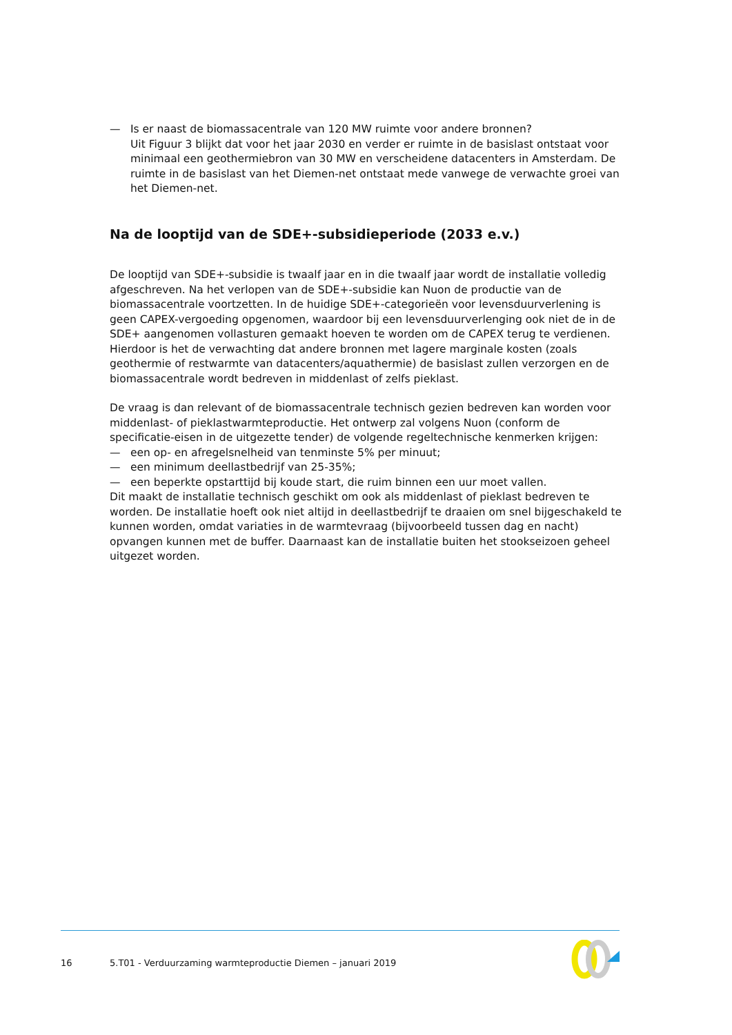— Is er naast de biomassacentrale van 120 MW ruimte voor andere bronnen?
Uit Figuur 3 blijkt dat voor het jaar 2030 en verder er ruimte in de basislast ontstaat voor minimaal een geothermiebron van 30 MW en verscheidene datacenters in Amsterdam. De ruimte in de basislast van het Diemen-net ontstaat mede vanwege de verwachte groei van het Diemen-net.
Na de looptijd van de SDE+-subsidieperiode (2033 e.v.)
De looptijd van SDE+-subsidie is twaalf jaar en in die twaalf jaar wordt de installatie volledig afgeschreven. Na het verlopen van de SDE+-subsidie kan Nuon de productie van de biomassacentrale voortzetten. In de huidige SDE+-categorieën voor levensduurverlening is geen CAPEX-vergoeding opgenomen, waardoor bij een levensduurverlenging ook niet de in de SDE+ aangenomen vollasturen gemaakt hoeven te worden om de CAPEX terug te verdienen. Hierdoor is het de verwachting dat andere bronnen met lagere marginale kosten (zoals geothermie of restwarmte van datacenters/aquathermie) de basislast zullen verzorgen en de biomassacentrale wordt bedreven in middenlast of zelfs pieklast.
De vraag is dan relevant of de biomassacentrale technisch gezien bedreven kan worden voor middenlast- of pieklastwarmteproductie. Het ontwerp zal volgens Nuon (conform de specificatie-eisen in de uitgezette tender) de volgende regeltechnische kenmerken krijgen:
— een op- en afregelsnelheid van tenminste 5% per minuut;
— een minimum deellastbedrijf van 25-35%;
— een beperkte opstarttijd bij koude start, die ruim binnen een uur moet vallen.
Dit maakt de installatie technisch geschikt om ook als middenlast of pieklast bedreven te worden. De installatie hoeft ook niet altijd in deellastbedrijf te draaien om snel bijgeschakeld te kunnen worden, omdat variaties in de warmtevraag (bijvoorbeeld tussen dag en nacht) opvangen kunnen met de buffer. Daarnaast kan de installatie buiten het stookseizoen geheel uitgezet worden.
16 5.T01 - Verduurzaming warmteproductie Diemen – januari 2019